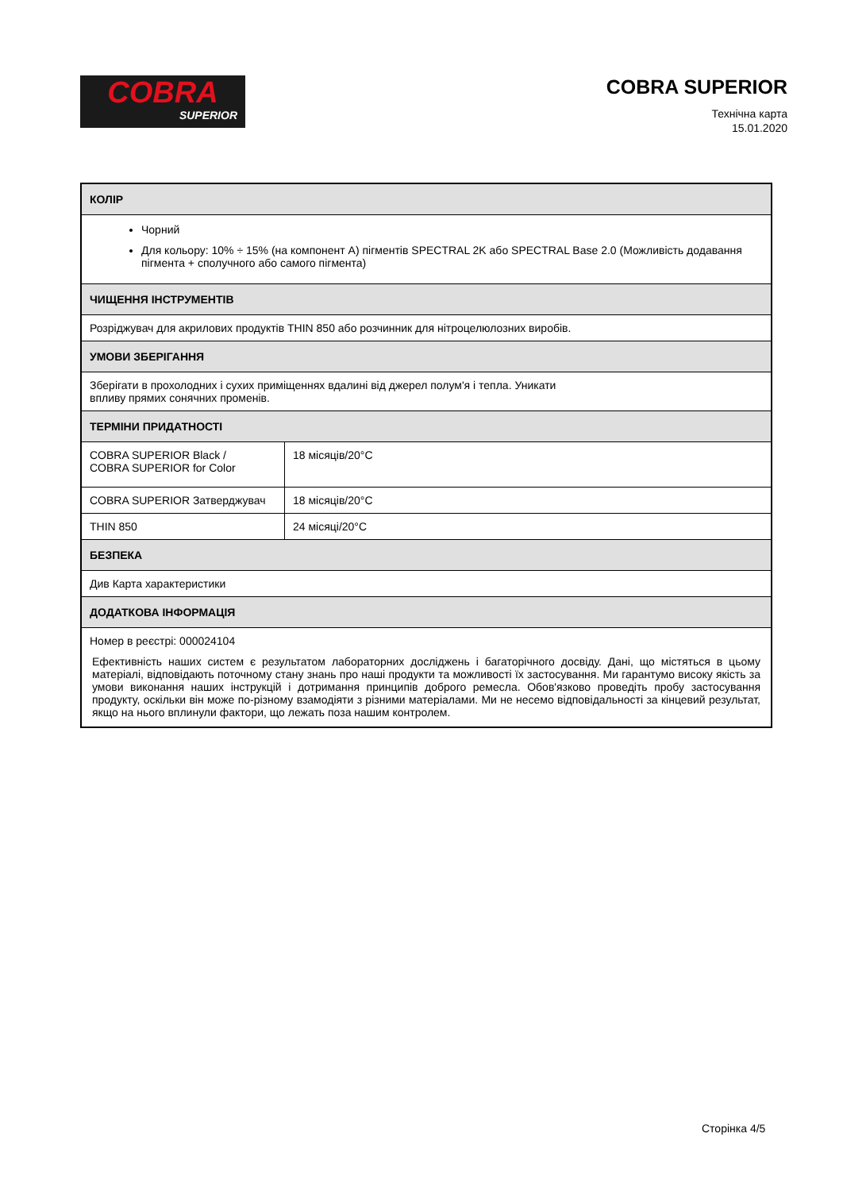COBRA
SUPERIOR
COBRA SUPERIOR
Технічна карта
15.01.2020
| КОЛІР | |
| --- | --- |
| Чорний Для кольору: 10% ÷ 15% (на компонент A) пігментів SPECTRAL 2K або SPECTRAL Base 2.0 (Можливість додавання пігмента + сполучного або самого пігмента) | |
| ЧИЩЕННЯ ІНСТРУМЕНТІВ | |
| Розріджувач для акрилових продуктів THIN 850 або розчинник для нітроцелюлозних виробів. | |
| УМОВИ ЗБЕРІГАННЯ | |
| Зберігати в прохолодних і сухих приміщеннях вдалині від джерел полум'я і тепла. Уникати впливу прямих сонячних променів. | |
| ТЕРМІНИ ПРИДАТНОСТІ | |
| COBRA SUPERIOR Black / COBRA SUPERIOR for Color | 18 місяців/20°C |
| COBRA SUPERIOR Затверджувач | 18 місяців/20°C |
| THIN 850 | 24 місяці/20°C |
| БЕЗПЕКА | |
| Див Карта характеристики | |
| ДОДАТКОВА ІНФОРМАЦІЯ | |
| Номер в реєстрі: 000024104 Ефективність наших систем є результатом лабораторних досліджень і багаторічного досвіду. Дані, що містяться в цьому матеріалі, відповідають поточному стану знань про наші продукти та можливості їх застосування. Ми гарантумо високу якість за умови виконання наших інструкцій і дотримання принципів доброго ремесла. Обов'язково проведіть пробу застосування продукту, оскільки він може по-різному взамодіяти з різними матеріалами. Ми не несемо відповідальності за кінцевий результат, якщо на нього вплинули фактори, що лежать поза нашим контролем. | |
Сторінка 4/5